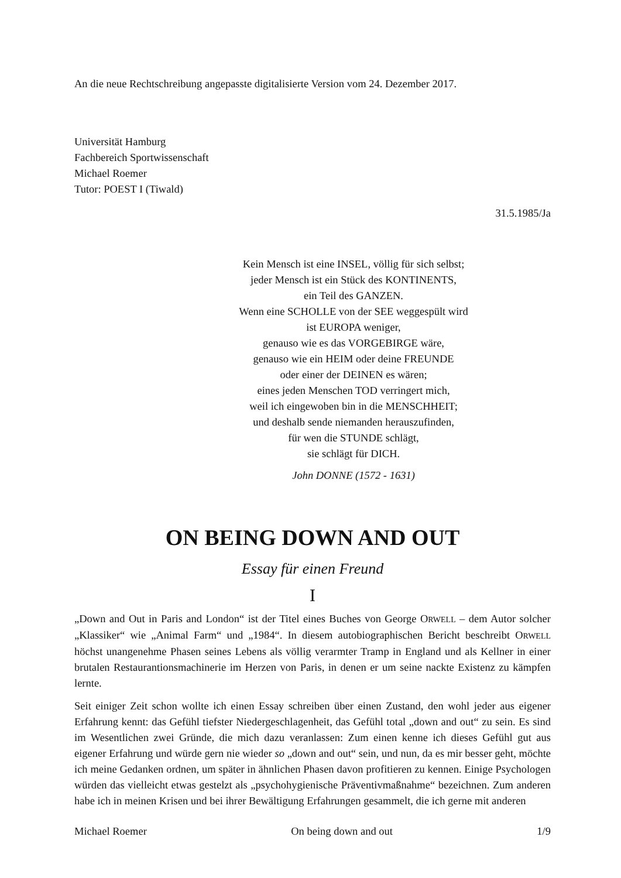An die neue Rechtschreibung angepasste digitalisierte Version vom 24. Dezember 2017.
Universität Hamburg
Fachbereich Sportwissenschaft
Michael Roemer
Tutor: POEST I (Tiwald)
31.5.1985/Ja
Kein Mensch ist eine INSEL, völlig für sich selbst;
jeder Mensch ist ein Stück des KONTINENTS,
ein Teil des GANZEN.
Wenn eine SCHOLLE von der SEE weggespült wird
ist EUROPA weniger,
genauso wie es das VORGEBIRGE wäre,
genauso wie ein HEIM oder deine FREUNDE
oder einer der DEINEN es wären;
eines jeden Menschen TOD verringert mich,
weil ich eingewoben bin in die MENSCHHEIT;
und deshalb sende niemanden herauszufinden,
für wen die STUNDE schlägt,
sie schlägt für DICH.
John DONNE (1572 - 1631)
ON BEING DOWN AND OUT
Essay für einen Freund
I
„Down and Out in Paris and London“ ist der Titel eines Buches von George ORWELL – dem Autor solcher „Klassiker“ wie „Animal Farm“ und „1984“. In diesem autobiographischen Bericht beschreibt ORWELL höchst unangenehme Phasen seines Lebens als völlig verarmter Tramp in England und als Kellner in einer brutalen Restaurantionsmachinerie im Herzen von Paris, in denen er um seine nackte Existenz zu kämpfen lernte.
Seit einiger Zeit schon wollte ich einen Essay schreiben über einen Zustand, den wohl jeder aus eigener Erfahrung kennt: das Gefühl tiefster Niedergeschlagenheit, das Gefühl total „down and out“ zu sein. Es sind im Wesentlichen zwei Gründe, die mich dazu veranlassen: Zum einen kenne ich dieses Gefühl gut aus eigener Erfahrung und würde gern nie wieder so „down and out“ sein, und nun, da es mir besser geht, möchte ich meine Gedanken ordnen, um später in ähnlichen Phasen davon profitieren zu kennen. Einige Psychologen würden das vielleicht etwas gestelzt als „psychohygienische Präventivmaßnahme“ bezeichnen. Zum anderen habe ich in meinen Krisen und bei ihrer Bewältigung Erfahrungen gesammelt, die ich gerne mit anderen
Michael Roemer On being down and out 1/9